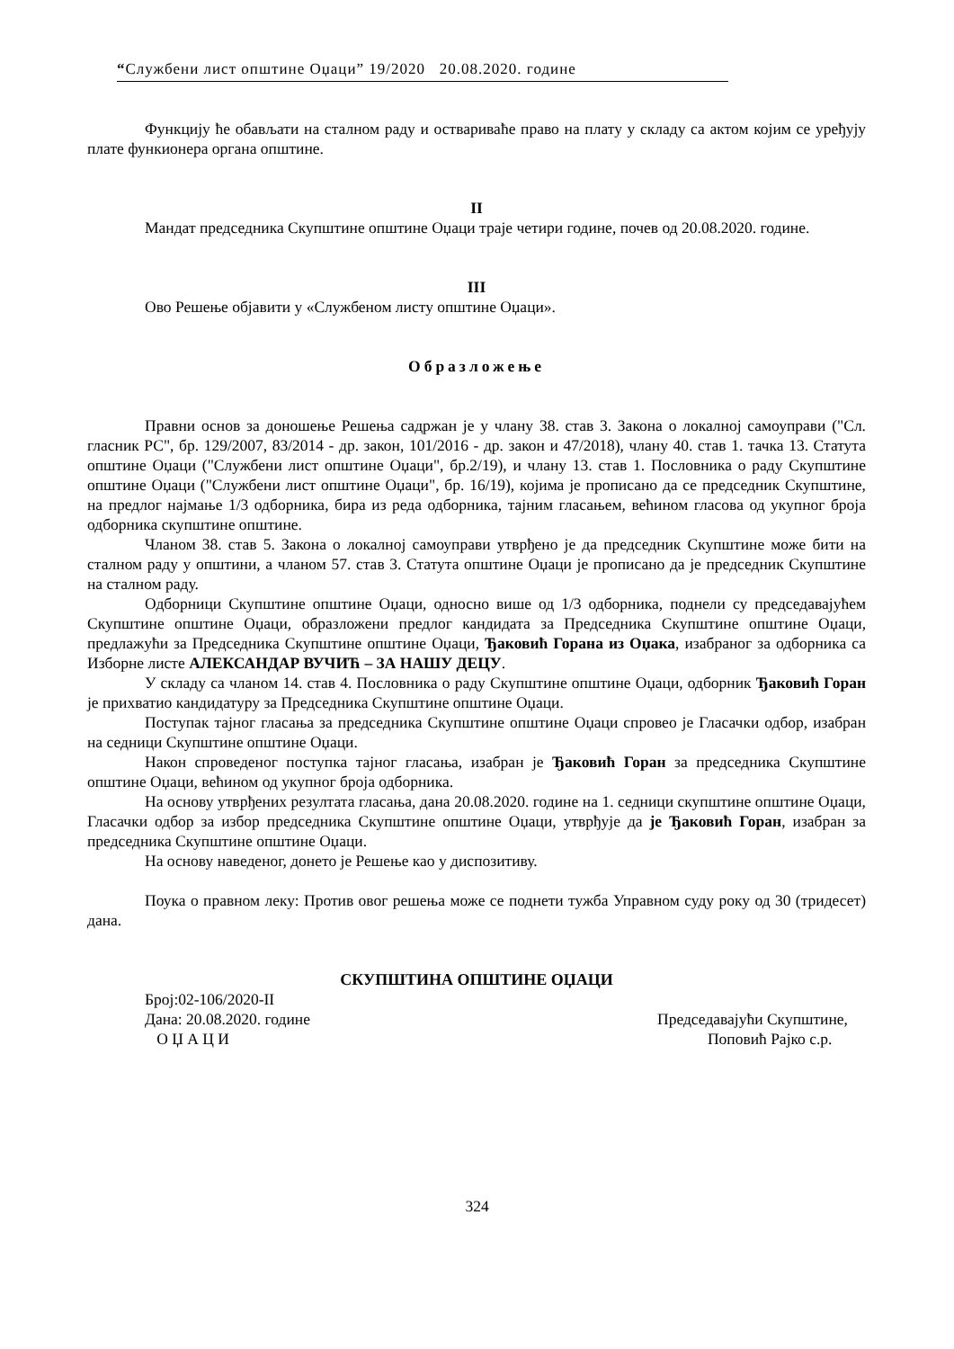“Службени лист општине Оџаци” 19/2020 20.08.2020. године
Функцију ће обављати на сталном раду и оствариваће право на плату у складу са актом којим се уређују плате функионера органа општине.
II
Мандат председника Скупштине општине Оџаци траје четири године, почев од 20.08.2020. године.
III
Ово Решење објавити у «Службеном листу општине Оџаци».
Образложење
Правни основ за доношење Решења садржан је у члану 38. став 3. Закона о локалној самоуправи ("Сл. гласник РС", бр. 129/2007, 83/2014 - др. закон, 101/2016 - др. закон и 47/2018), члану 40. став 1. тачка 13. Статута општине Оџаци ("Службени лист општине Оџаци", бр.2/19), и члану 13. став 1. Пословника о раду Скупштине општине Оџаци ("Службени лист општине Оџаци", бр. 16/19), којима је прописано да се председник Скупштине, на предлог најмање 1/3 одборника, бира из реда одборника, тајним гласањем, већином гласова од укупног броја одборника скупштине општине.
Чланом 38. став 5. Закона о локалној самоуправи утврђено је да председник Скупштине може бити на сталном раду у општини, а чланом 57. став 3. Статута општине Оџаци је прописано да је председник Скупштине на сталном раду.
Одборници Скупштине општине Оџаци, односно више од 1/3 одборника, поднели су председавајућем Скупштине општине Оџаци, образложени предлог кандидата за Председника Скупштине општине Оџаци, предлажући за Председника Скупштине општине Оџаци, Ђаковић Горана из Оџака, изабраног за одборника са Изборне листе АЛЕКСАНДАР ВУЧИЋ – ЗА НАШУ ДЕЦУ.
У складу са чланом 14. став 4. Пословника о раду Скупштине општине Оџаци, одборник Ђаковић Горан је прихватио кандидатуру за Председника Скупштине општине Оџаци.
Поступак тајног гласања за председника Скупштине општине Оџаци спровео је Гласачки одбор, изабран на седници Скупштине општине Оџаци.
Након спроведеног поступка тајног гласања, изабран је Ђаковић Горан за председника Скупштине општине Оџаци, већином од укупног броја одборника.
На основу утврђених резултата гласања, дана 20.08.2020. године на 1. седници скупштине општине Оџаци, Гласачки одбор за избор председника Скупштине општине Оџаци, утврђује да је Ђаковић Горан, изабран за председника Скупштине општине Оџаци.
На основу наведеног, донето је Решење као у диспозитиву.
Поука о правном леку: Против овог решења може се поднети тужба Управном суду року од 30 (тридесет) дана.
СКУПШТИНА ОПШТИНЕ ОЏАЦИ
Број:02-106/2020-II
Дана: 20.08.2020. године Председавајући Скупштине,
О Џ А Ц И Поповић Рајко с.р.
324